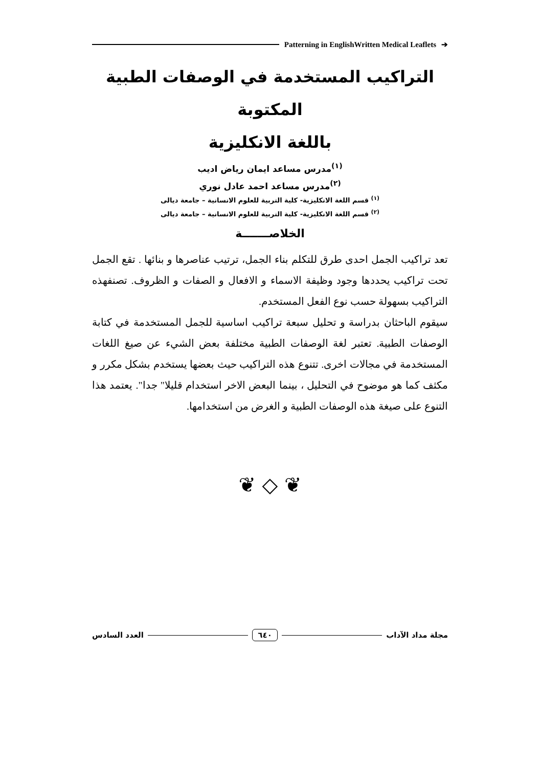Patterning in EnglishWritten Medical Leaflets ➔
التراكيب المستخدمة في الوصفات الطبية المكتوبة
باللغة الانكليزية
<sup>(١)</sup> مدرس مساعد ايمان رياض اديب
<sup>(٢)</sup> مدرس مساعد احمد عادل نوري
<sup>(١)</sup> قسم اللغة الانكليزية- كلية التربية للعلوم الانسانية – جامعة ديالى
<sup>(٢)</sup> قسم اللغة الانكليزية- كلية التربية للعلوم الانسانية – جامعة ديالى
الخلاصـــــــة
تعد تراكيب الجمل احدى طرق للتكلم بناء الجمل، ترتيب عناصرها و بنائها . تقع الجمل تحت تراكيب يحددها وجود وظيفة الاسماء و الافعال و الصفات و الظروف. تصنفهذه التراكيب بسهولة حسب نوع الفعل المستخدم.
سيقوم الباحثان بدراسة و تحليل سبعة تراكيب اساسية للجمل المستخدمة في كتابة الوصفات الطبية. تعتبر لغة الوصفات الطبية مختلفة بعض الشيء عن صيغ اللغات المستخدمة في مجالات اخرى. تتنوع هذه التراكيب حيث بعضها يستخدم بشكل مكرر و مكثف كما هو موضوح في التحليل ، بينما البعض الاخر استخدام قليلا" جدا". يعتمد هذا التنوع على صيغة هذه الوصفات الطبية و الغرض من استخدامها.
❦ ◇ ❦
مجلة مداد الآداب ٦٤٠ العدد السادس